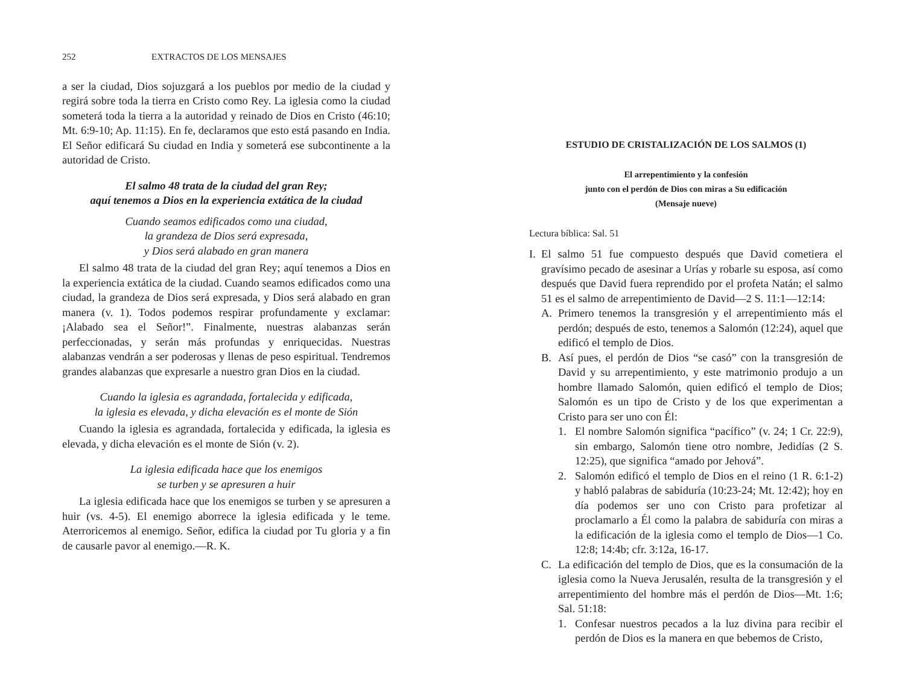252 EXTRACTOS DE LOS MENSAJES
a ser la ciudad, Dios sojuzgará a los pueblos por medio de la ciudad y regirá sobre toda la tierra en Cristo como Rey. La iglesia como la ciudad someterá toda la tierra a la autoridad y reinado de Dios en Cristo (46:10; Mt. 6:9-10; Ap. 11:15). En fe, declaramos que esto está pasando en India. El Señor edificará Su ciudad en India y someterá ese subcontinente a la autoridad de Cristo.
El salmo 48 trata de la ciudad del gran Rey;
aquí tenemos a Dios en la experiencia extática de la ciudad
Cuando seamos edificados como una ciudad,
la grandeza de Dios será expresada,
y Dios será alabado en gran manera
El salmo 48 trata de la ciudad del gran Rey; aquí tenemos a Dios en la experiencia extática de la ciudad. Cuando seamos edificados como una ciudad, la grandeza de Dios será expresada, y Dios será alabado en gran manera (v. 1). Todos podemos respirar profundamente y exclamar: ¡Alabado sea el Señor!”. Finalmente, nuestras alabanzas serán perfeccionadas, y serán más profundas y enriquecidas. Nuestras alabanzas vendrán a ser poderosas y llenas de peso espiritual. Tendremos grandes alabanzas que expresarle a nuestro gran Dios en la ciudad.
Cuando la iglesia es agrandada, fortalecida y edificada,
la iglesia es elevada, y dicha elevación es el monte de Sión
Cuando la iglesia es agrandada, fortalecida y edificada, la iglesia es elevada, y dicha elevación es el monte de Sión (v. 2).
La iglesia edificada hace que los enemigos
se turben y se apresuren a huir
La iglesia edificada hace que los enemigos se turben y se apresuren a huir (vs. 4-5). El enemigo aborrece la iglesia edificada y le teme. Aterroricemos al enemigo. Señor, edifica la ciudad por Tu gloria y a fin de causarle pavor al enemigo.—R. K.
ESTUDIO DE CRISTALIZACIÓN DE LOS SALMOS (1)
El arrepentimiento y la confesión
junto con el perdón de Dios con miras a Su edificación
(Mensaje nueve)
Lectura bíblica: Sal. 51
I. El salmo 51 fue compuesto después que David cometiera el gravísimo pecado de asesinar a Urías y robarle su esposa, así como después que David fuera reprendido por el profeta Natán; el salmo 51 es el salmo de arrepentimiento de David—2 S. 11:1—12:14:
A. Primero tenemos la transgresión y el arrepentimiento más el perdón; después de esto, tenemos a Salomón (12:24), aquel que edificó el templo de Dios.
B. Así pues, el perdón de Dios “se casó” con la transgresión de David y su arrepentimiento, y este matrimonio produjo a un hombre llamado Salomón, quien edificó el templo de Dios; Salomón es un tipo de Cristo y de los que experimentan a Cristo para ser uno con Él:
1. El nombre Salomón significa “pacífico” (v. 24; 1 Cr. 22:9), sin embargo, Salomón tiene otro nombre, Jedidías (2 S. 12:25), que significa “amado por Jehová”.
2. Salomón edificó el templo de Dios en el reino (1 R. 6:1-2) y habló palabras de sabiduría (10:23-24; Mt. 12:42); hoy en día podemos ser uno con Cristo para profetizar al proclamarlo a Él como la palabra de sabiduría con miras a la edificación de la iglesia como el templo de Dios—1 Co. 12:8; 14:4b; cfr. 3:12a, 16-17.
C. La edificación del templo de Dios, que es la consumación de la iglesia como la Nueva Jerusalén, resulta de la transgresión y el arrepentimiento del hombre más el perdón de Dios—Mt. 1:6; Sal. 51:18:
1. Confesar nuestros pecados a la luz divina para recibir el perdón de Dios es la manera en que bebemos de Cristo,